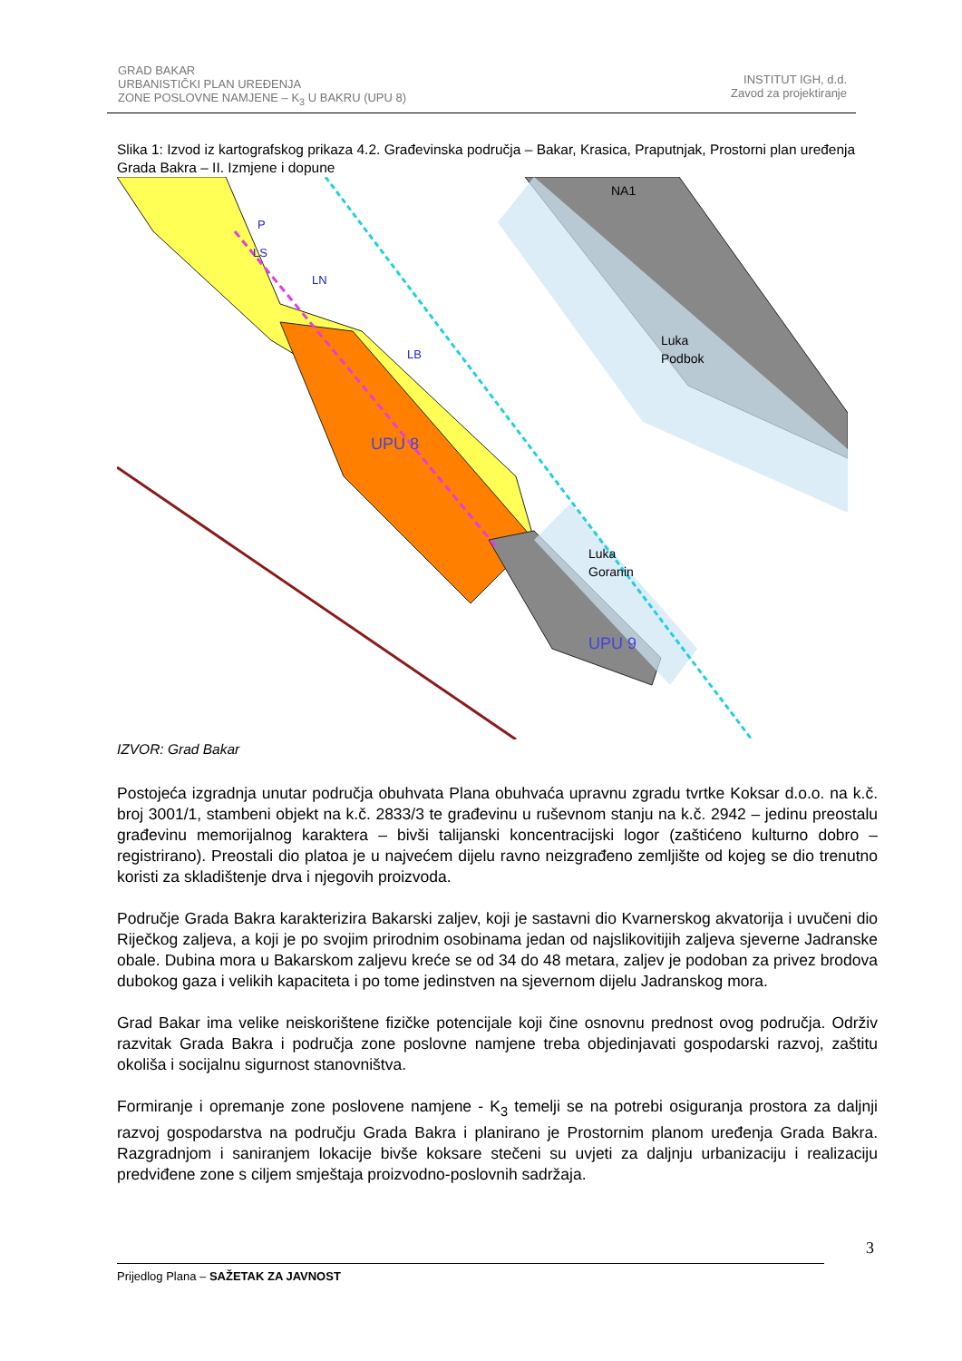GRAD BAKAR
URBANISTIČKI PLAN UREĐENJA
ZONE POSLOVNE NAMJENE – K<sub>3</sub> U BAKRU (UPU 8)
INSTITUT IGH, d.d.
Zavod za projektiranje
Slika 1: Izvod iz kartografskog prikaza 4.2. Građevinska područja – Bakar, Krasica, Praputnjak, Prostorni plan uređenja Grada Bakra – II. Izmjene i dopune
UPU 8
Luka
Goranin
Luka
Podbok
UPU 9
NA1
P
LS
LN
LB
IZVOR: Grad Bakar
Postojeća izgradnja unutar područja obuhvata Plana obuhvaća upravnu zgradu tvrtke Koksar d.o.o. na k.č. broj 3001/1, stambeni objekt na k.č. 2833/3 te građevinu u ruševnom stanju na k.č. 2942 – jedinu preostalu građevinu memorijalnog karaktera – bivši talijanski koncentracijski logor (zaštićeno kulturno dobro – registrirano). Preostali dio platoa je u najvećem dijelu ravno neizgrađeno zemljište od kojeg se dio trenutno koristi za skladištenje drva i njegovih proizvoda.
Područje Grada Bakra karakterizira Bakarski zaljev, koji je sastavni dio Kvarnerskog akvatorija i uvučeni dio Riječkog zaljeva, a koji je po svojim prirodnim osobinama jedan od najslikovitijih zaljeva sjeverne Jadranske obale. Dubina mora u Bakarskom zaljevu kreće se od 34 do 48 metara, zaljev je podoban za privez brodova dubokog gaza i velikih kapaciteta i po tome jedinstven na sjevernom dijelu Jadranskog mora.
Grad Bakar ima velike neiskorištene fizičke potencijale koji čine osnovnu prednost ovog područja. Održiv razvitak Grada Bakra i područja zone poslovne namjene treba objedinjavati gospodarski razvoj, zaštitu okoliša i socijalnu sigurnost stanovništva.
Formiranje i opremanje zone poslovene namjene - K<sub>3</sub> temelji se na potrebi osiguranja prostora za daljnji razvoj gospodarstva na području Grada Bakra i planirano je Prostornim planom uređenja Grada Bakra. Razgradnjom i saniranjem lokacije bivše koksare stečeni su uvjeti za daljnju urbanizaciju i realizaciju predviđene zone s ciljem smještaja proizvodno-poslovnih sadržaja.
3
Prijedlog Plana – SAŽETAK ZA JAVNOST